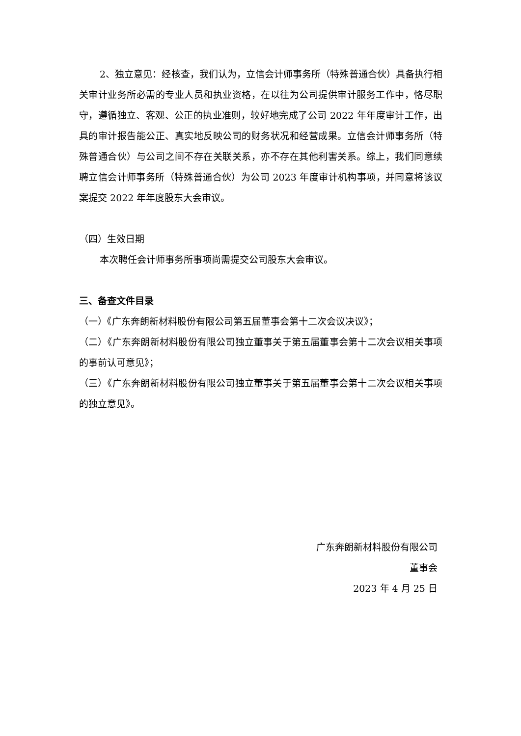2、独立意见：经核查，我们认为，立信会计师事务所（特殊普通合伙）具备执行相关审计业务所必需的专业人员和执业资格，在以往为公司提供审计服务工作中，恪尽职守，遵循独立、客观、公正的执业准则，较好地完成了公司 2022 年年度审计工作，出具的审计报告能公正、真实地反映公司的财务状况和经营成果。立信会计师事务所（特殊普通合伙）与公司之间不存在关联关系，亦不存在其他利害关系。综上，我们同意续聘立信会计师事务所（特殊普通合伙）为公司 2023 年度审计机构事项，并同意将该议案提交 2022 年年度股东大会审议。
（四）生效日期
本次聘任会计师事务所事项尚需提交公司股东大会审议。
三、备查文件目录
（一）《广东奔朗新材料股份有限公司第五届董事会第十二次会议决议》；
（二）《广东奔朗新材料股份有限公司独立董事关于第五届董事会第十二次会议相关事项的事前认可意见》；
（三）《广东奔朗新材料股份有限公司独立董事关于第五届董事会第十二次会议相关事项的独立意见》。
广东奔朗新材料股份有限公司
董事会
2023 年 4 月 25 日